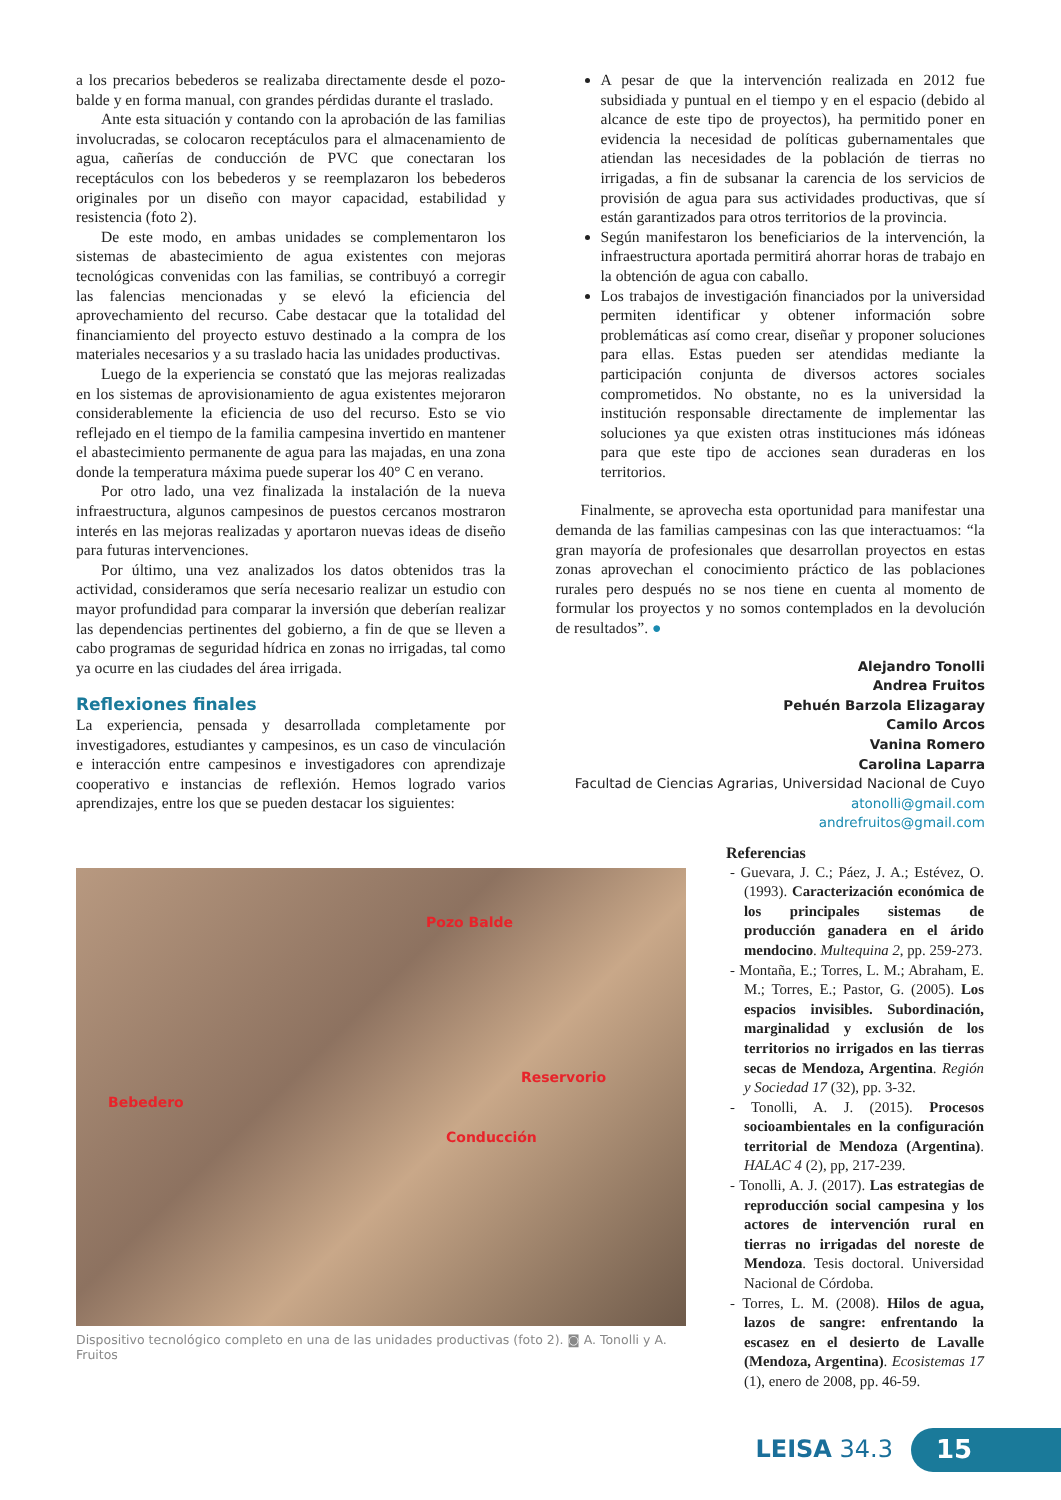a los precarios bebederos se realizaba directamente desde el pozo-balde y en forma manual, con grandes pérdidas durante el traslado.
Ante esta situación y contando con la aprobación de las familias involucradas, se colocaron receptáculos para el almacenamiento de agua, cañerías de conducción de PVC que conectaran los receptáculos con los bebederos y se reemplazaron los bebederos originales por un diseño con mayor capacidad, estabilidad y resistencia (foto 2).
De este modo, en ambas unidades se complementaron los sistemas de abastecimiento de agua existentes con mejoras tecnológicas convenidas con las familias, se contribuyó a corregir las falencias mencionadas y se elevó la eficiencia del aprovechamiento del recurso. Cabe destacar que la totalidad del financiamiento del proyecto estuvo destinado a la compra de los materiales necesarios y a su traslado hacia las unidades productivas.
Luego de la experiencia se constató que las mejoras realizadas en los sistemas de aprovisionamiento de agua existentes mejoraron considerablemente la eficiencia de uso del recurso. Esto se vio reflejado en el tiempo de la familia campesina invertido en mantener el abastecimiento permanente de agua para las majadas, en una zona donde la temperatura máxima puede superar los 40° C en verano.
Por otro lado, una vez finalizada la instalación de la nueva infraestructura, algunos campesinos de puestos cercanos mostraron interés en las mejoras realizadas y aportaron nuevas ideas de diseño para futuras intervenciones.
Por último, una vez analizados los datos obtenidos tras la actividad, consideramos que sería necesario realizar un estudio con mayor profundidad para comparar la inversión que deberían realizar las dependencias pertinentes del gobierno, a fin de que se lleven a cabo programas de seguridad hídrica en zonas no irrigadas, tal como ya ocurre en las ciudades del área irrigada.
Reflexiones finales
La experiencia, pensada y desarrollada completamente por investigadores, estudiantes y campesinos, es un caso de vinculación e interacción entre campesinos e investigadores con aprendizaje cooperativo e instancias de reflexión. Hemos logrado varios aprendizajes, entre los que se pueden destacar los siguientes:
A pesar de que la intervención realizada en 2012 fue subsidiada y puntual en el tiempo y en el espacio (debido al alcance de este tipo de proyectos), ha permitido poner en evidencia la necesidad de políticas gubernamentales que atiendan las necesidades de la población de tierras no irrigadas, a fin de subsanar la carencia de los servicios de provisión de agua para sus actividades productivas, que sí están garantizados para otros territorios de la provincia.
Según manifestaron los beneficiarios de la intervención, la infraestructura aportada permitirá ahorrar horas de trabajo en la obtención de agua con caballo.
Los trabajos de investigación financiados por la universidad permiten identificar y obtener información sobre problemáticas así como crear, diseñar y proponer soluciones para ellas. Estas pueden ser atendidas mediante la participación conjunta de diversos actores sociales comprometidos. No obstante, no es la universidad la institución responsable directamente de implementar las soluciones ya que existen otras instituciones más idóneas para que este tipo de acciones sean duraderas en los territorios.
Finalmente, se aprovecha esta oportunidad para manifestar una demanda de las familias campesinas con las que interactuamos: “la gran mayoría de profesionales que desarrollan proyectos en estas zonas aprovechan el conocimiento práctico de las poblaciones rurales pero después no se nos tiene en cuenta al momento de formular los proyectos y no somos contemplados en la devolución de resultados”. ●
Alejandro Tonolli
Andrea Fruitos
Pehuén Barzola Elizagaray
Camilo Arcos
Vanina Romero
Carolina Laparra
Facultad de Ciencias Agrarias, Universidad Nacional de Cuyo
atonolli@gmail.com
andrefruitos@gmail.com
Pozo Balde
Reservorio
Bebedero
Conducción
Dispositivo tecnológico completo en una de las unidades productivas (foto 2). ◙ A. Tonolli y A. Fruitos
Referencias
- Guevara, J. C.; Páez, J. A.; Estévez, O. (1993). Caracterización económica de los principales sistemas de producción ganadera en el árido mendocino. Multequina 2, pp. 259-273.
- Montaña, E.; Torres, L. M.; Abraham, E. M.; Torres, E.; Pastor, G. (2005). Los espacios invisibles. Subordinación, marginalidad y exclusión de los territorios no irrigados en las tierras secas de Mendoza, Argentina. Región y Sociedad 17 (32), pp. 3-32.
- Tonolli, A. J. (2015). Procesos socioambientales en la configuración territorial de Mendoza (Argentina). HALAC 4 (2), pp, 217-239.
- Tonolli, A. J. (2017). Las estrategias de reproducción social campesina y los actores de intervención rural en tierras no irrigadas del noreste de Mendoza. Tesis doctoral. Universidad Nacional de Córdoba.
- Torres, L. M. (2008). Hilos de agua, lazos de sangre: enfrentando la escasez en el desierto de Lavalle (Mendoza, Argentina). Ecosistemas 17 (1), enero de 2008, pp. 46-59.
LEISA 34.3 15